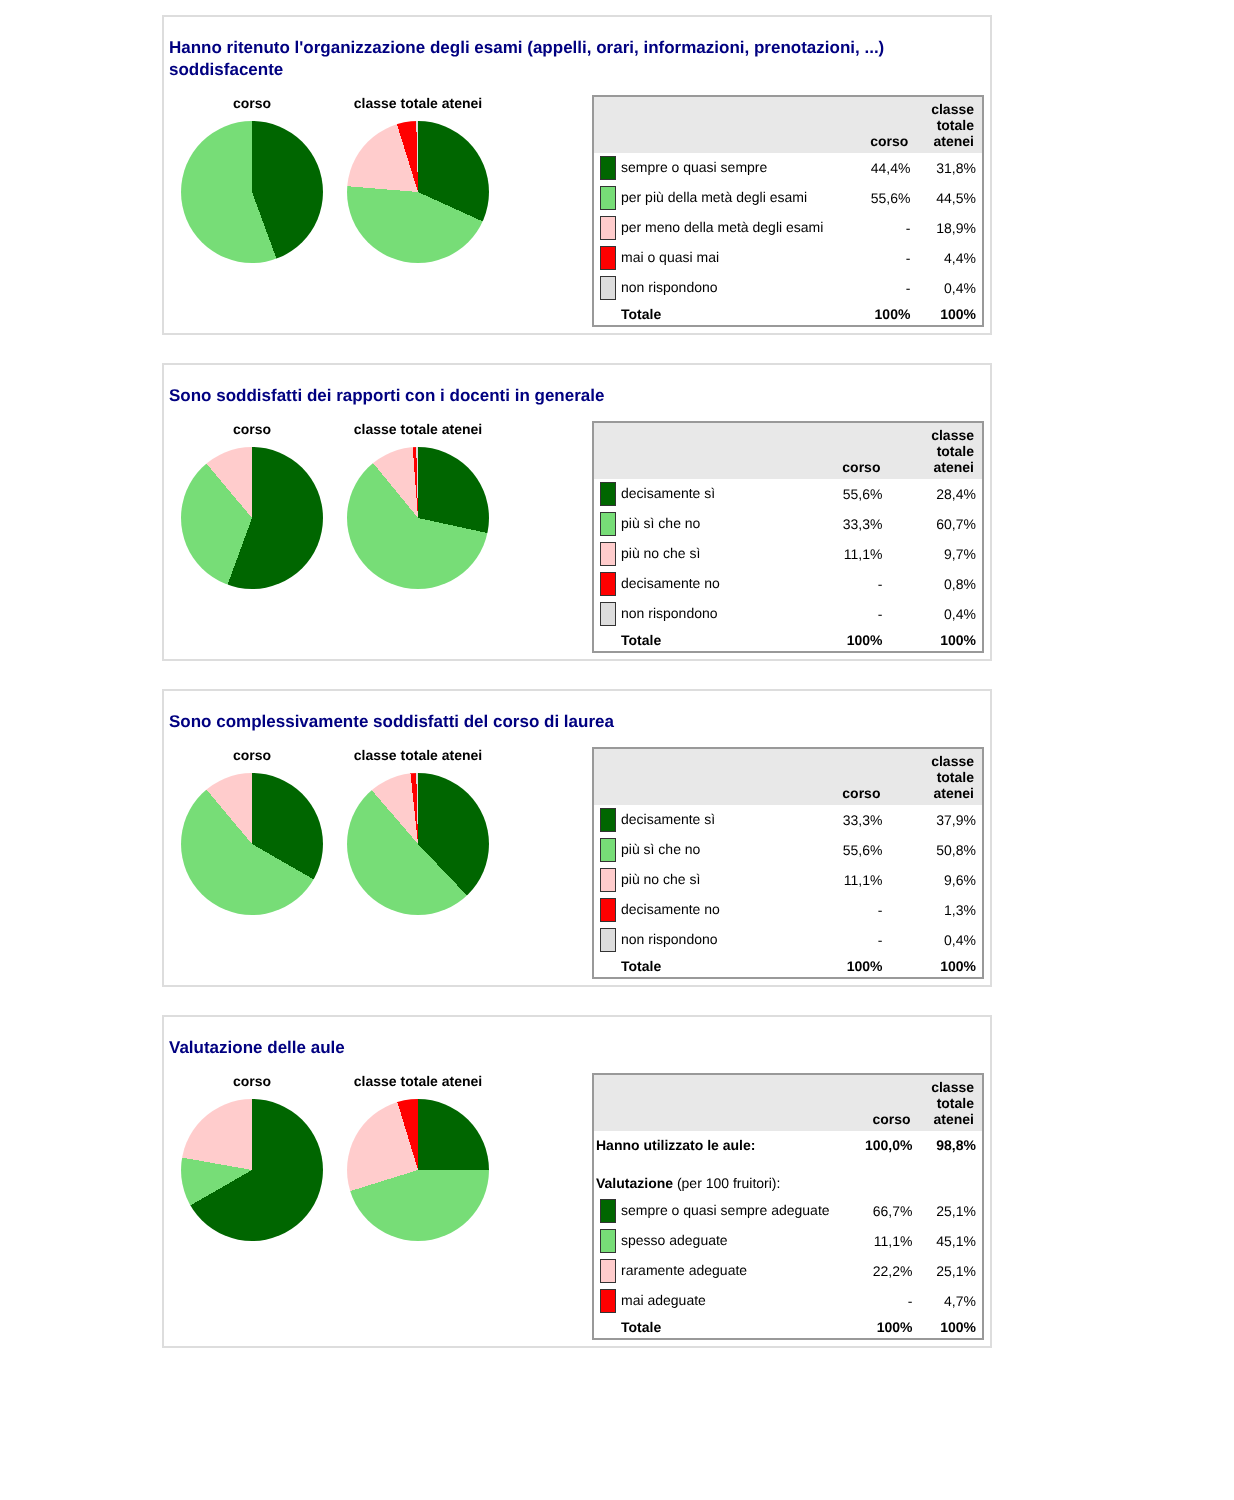Hanno ritenuto l'organizzazione degli esami (appelli, orari, informazioni, prenotazioni, ...) soddisfacente
corso classe totale atenei
| | corso | classe totale atenei |
| --- | --- | --- |
| sempre o quasi sempre | 44,4% | 31,8% |
| per più della metà degli esami | 55,6% | 44,5% |
| per meno della metà degli esami | - | 18,9% |
| mai o quasi mai | - | 4,4% |
| non rispondono | - | 0,4% |
| Totale | 100% | 100% |
Sono soddisfatti dei rapporti con i docenti in generale
corso classe totale atenei
| | corso | classe totale atenei |
| --- | --- | --- |
| decisamente sì | 55,6% | 28,4% |
| più sì che no | 33,3% | 60,7% |
| più no che sì | 11,1% | 9,7% |
| decisamente no | - | 0,8% |
| non rispondono | - | 0,4% |
| Totale | 100% | 100% |
Sono complessivamente soddisfatti del corso di laurea
corso classe totale atenei
| | corso | classe totale atenei |
| --- | --- | --- |
| decisamente sì | 33,3% | 37,9% |
| più sì che no | 55,6% | 50,8% |
| più no che sì | 11,1% | 9,6% |
| decisamente no | - | 1,3% |
| non rispondono | - | 0,4% |
| Totale | 100% | 100% |
Valutazione delle aule
corso classe totale atenei
| | corso | classe totale atenei |
| --- | --- | --- |
| Hanno utilizzato le aule: | 100,0% | 98,8% |
| Valutazione (per 100 fruitori): | | |
| sempre o quasi sempre adeguate | 66,7% | 25,1% |
| spesso adeguate | 11,1% | 45,1% |
| raramente adeguate | 22,2% | 25,1% |
| mai adeguate | - | 4,7% |
| Totale | 100% | 100% |